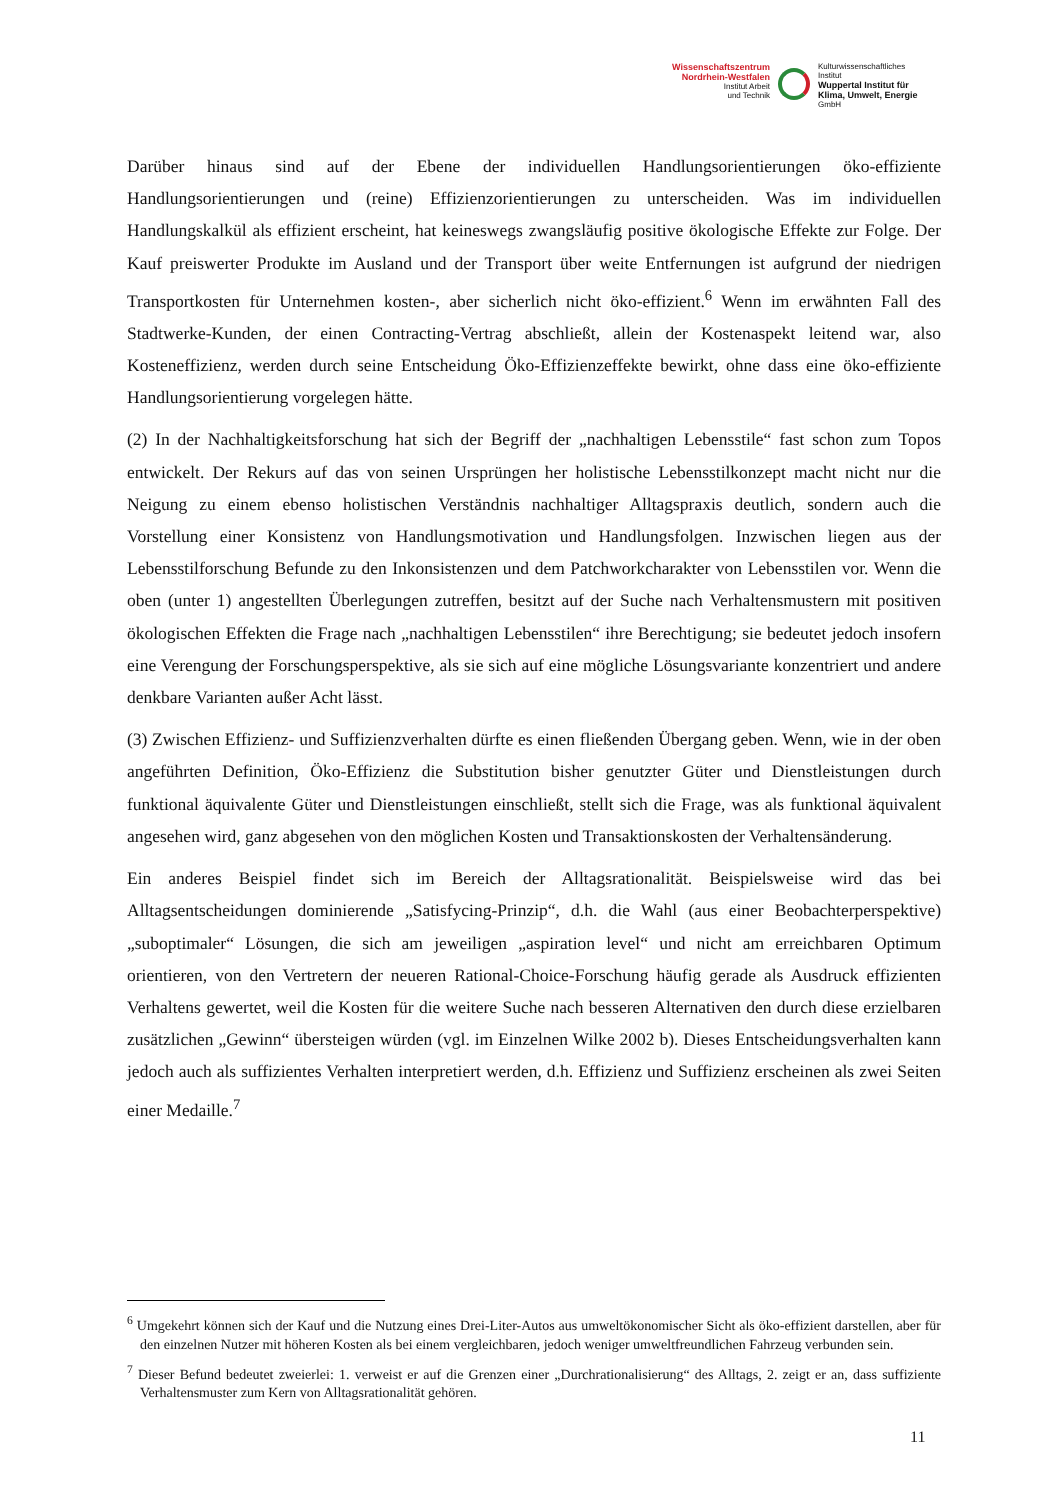Wissenschaftszentrum
Nordrhein-Westfalen
Institut Arbeit
und Technik
Kulturwissenschaftliches
Institut
Wuppertal Institut für
Klima, Umwelt, Energie
GmbH
Darüber hinaus sind auf der Ebene der individuellen Handlungsorientierungen öko-effiziente Handlungsorientierungen und (reine) Effizienzorientierungen zu unterscheiden. Was im individuellen Handlungskalkül als effizient erscheint, hat keineswegs zwangsläufig positive ökologische Effekte zur Folge. Der Kauf preiswerter Produkte im Ausland und der Transport über weite Entfernungen ist aufgrund der niedrigen Transportkosten für Unternehmen kosten-, aber sicherlich nicht öko-effizient.<sup>6</sup> Wenn im erwähnten Fall des Stadtwerke-Kunden, der einen Contracting-Vertrag abschließt, allein der Kostenaspekt leitend war, also Kosteneffizienz, werden durch seine Entscheidung Öko-Effizienzeffekte bewirkt, ohne dass eine öko-effiziente Handlungsorientierung vorgelegen hätte.
(2) In der Nachhaltigkeitsforschung hat sich der Begriff der „nachhaltigen Lebensstile“ fast schon zum Topos entwickelt. Der Rekurs auf das von seinen Ursprüngen her holistische Lebensstilkonzept macht nicht nur die Neigung zu einem ebenso holistischen Verständnis nachhaltiger Alltagspraxis deutlich, sondern auch die Vorstellung einer Konsistenz von Handlungsmotivation und Handlungsfolgen. Inzwischen liegen aus der Lebensstilforschung Befunde zu den Inkonsistenzen und dem Patchworkcharakter von Lebensstilen vor. Wenn die oben (unter 1) angestellten Überlegungen zutreffen, besitzt auf der Suche nach Verhaltensmustern mit positiven ökologischen Effekten die Frage nach „nachhaltigen Lebensstilen“ ihre Berechtigung; sie bedeutet jedoch insofern eine Verengung der Forschungsperspektive, als sie sich auf eine mögliche Lösungsvariante konzentriert und andere denkbare Varianten außer Acht lässt.
(3) Zwischen Effizienz- und Suffizienzverhalten dürfte es einen fließenden Übergang geben. Wenn, wie in der oben angeführten Definition, Öko-Effizienz die Substitution bisher genutzter Güter und Dienstleistungen durch funktional äquivalente Güter und Dienstleistungen einschließt, stellt sich die Frage, was als funktional äquivalent angesehen wird, ganz abgesehen von den möglichen Kosten und Transaktionskosten der Verhaltensänderung.
Ein anderes Beispiel findet sich im Bereich der Alltagsrationalität. Beispielsweise wird das bei Alltagsentscheidungen dominierende „Satisfycing-Prinzip“, d.h. die Wahl (aus einer Beobachterperspektive) „suboptimaler“ Lösungen, die sich am jeweiligen „aspiration level“ und nicht am erreichbaren Optimum orientieren, von den Vertretern der neueren Rational-Choice-Forschung häufig gerade als Ausdruck effizienten Verhaltens gewertet, weil die Kosten für die weitere Suche nach besseren Alternativen den durch diese erzielbaren zusätzlichen „Gewinn“ übersteigen würden (vgl. im Einzelnen Wilke 2002 b). Dieses Entscheidungsverhalten kann jedoch auch als suffizientes Verhalten interpretiert werden, d.h. Effizienz und Suffizienz erscheinen als zwei Seiten einer Medaille.<sup>7</sup>
<sup>6</sup> Umgekehrt können sich der Kauf und die Nutzung eines Drei-Liter-Autos aus umweltökonomischer Sicht als öko-effizient darstellen, aber für den einzelnen Nutzer mit höheren Kosten als bei einem vergleichbaren, jedoch weniger umweltfreundlichen Fahrzeug verbunden sein.
<sup>7</sup> Dieser Befund bedeutet zweierlei: 1. verweist er auf die Grenzen einer „Durchrationalisierung“ des Alltags, 2. zeigt er an, dass suffiziente Verhaltensmuster zum Kern von Alltagsrationalität gehören.
11